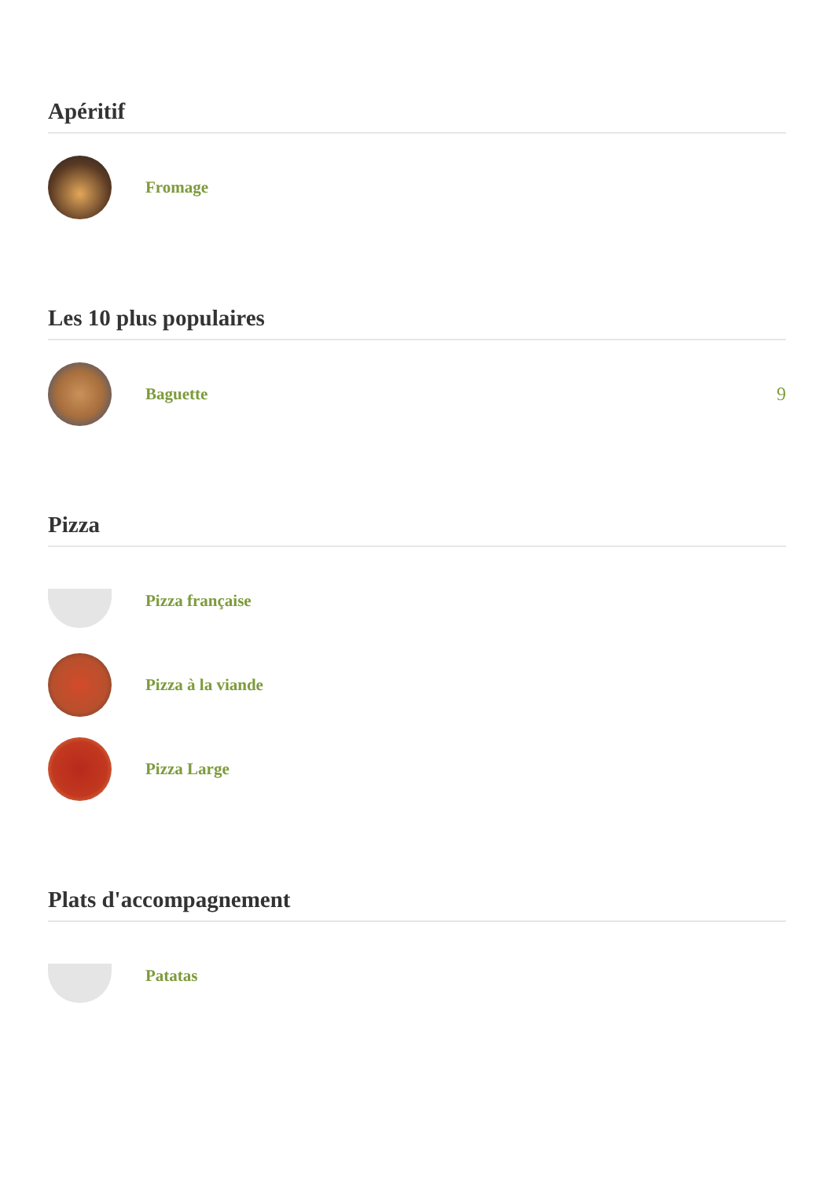Apéritif
Fromage
Les 10 plus populaires
Baguette 9
Pizza
Pizza française
Pizza à la viande
Pizza Large
Plats d'accompagnement
Patatas